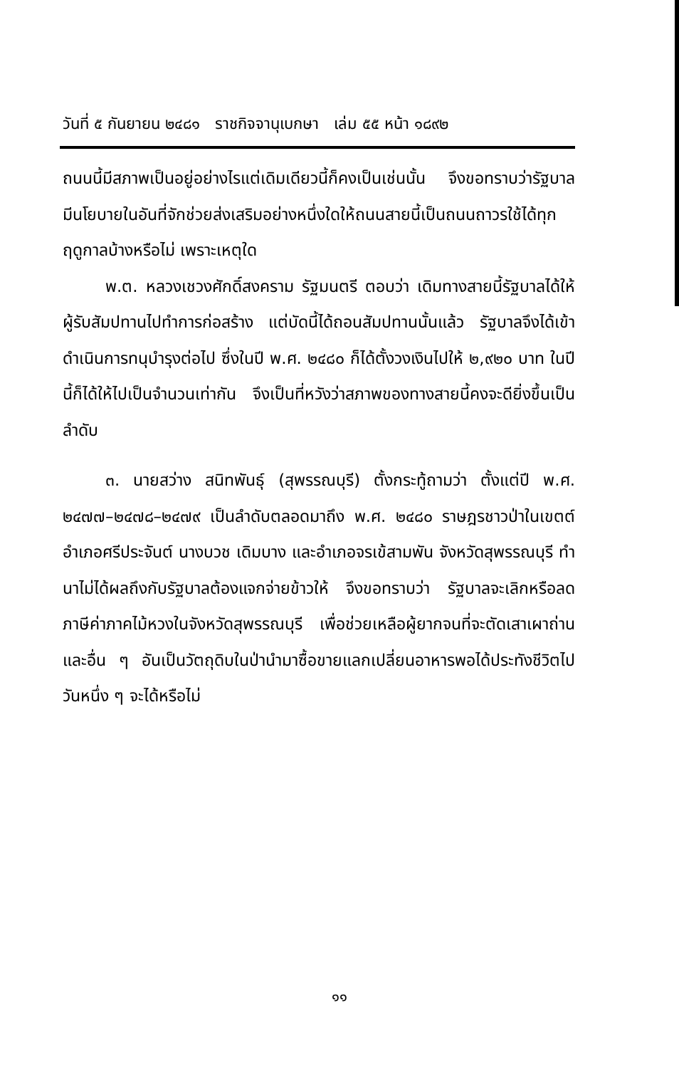วันที่ ๕ กันยายน ๒๔๘๑ ราชกิจจานุเบกษา เล่ม ๕๕ หน้า ๑๘๙๒
ถนนนี้มีสภาพเป็นอยู่อย่างไรแต่เดิมเดียวนี้ก็คงเป็นเช่นนั้น จึงขอทราบว่ารัฐบาลมีนโยบายในอันที่จักช่วยส่งเสริมอย่างหนึ่งใดให้ถนนสายนี้เป็นถนนถาวรใช้ได้ทุกฤดูกาลบ้างหรือไม่ เพราะเหตุใด
พ.ต. หลวงเชวงศักดิ์สงคราม รัฐมนตรี ตอบว่า เดิมทางสายนี้รัฐบาลได้ให้ผู้รับสัมปทานไปทำการก่อสร้าง แต่บัดนี้ได้ถอนสัมปทานนั้นแล้ว รัฐบาลจึงได้เข้าดำเนินการทนุบำรุงต่อไป ซึ่งในปี พ.ศ. ๒๔๘๐ ก็ได้ตั้งวงเงินไปให้ ๒,๙๒๐ บาท ในปีนี้ก็ได้ให้ไปเป็นจำนวนเท่ากัน จึงเป็นที่หวังว่าสภาพของทางสายนี้คงจะดียิ่งขึ้นเป็นลำดับ
๓. นายสว่าง สนิทพันธุ์ (สุพรรณบุรี) ตั้งกระทู้ถามว่า ตั้งแต่ปี พ.ศ. ๒๔๗๗–๒๔๗๘–๒๔๗๙ เป็นลำดับตลอดมาถึง พ.ศ. ๒๔๘๐ ราษฎรชาวป่าในเขตต์อำเภอศรีประจันต์ นางบวช เดิมบาง และอำเภอจรเข้สามพัน จังหวัดสุพรรณบุรี ทำนาไม่ได้ผลถึงกับรัฐบาลต้องแจกจ่ายข้าวให้ จึงขอทราบว่า รัฐบาลจะเลิกหรือลดภาษีค่าภาคไม้หวงในจังหวัดสุพรรณบุรี เพื่อช่วยเหลือผู้ยากจนที่จะตัดเสาเผาถ่านและอื่น ๆ อันเป็นวัตถุดิบในป่านำมาซื้อขายแลกเปลี่ยนอาหารพอได้ประทังชีวิตไปวันหนึ่ง ๆ จะได้หรือไม่
๑๑